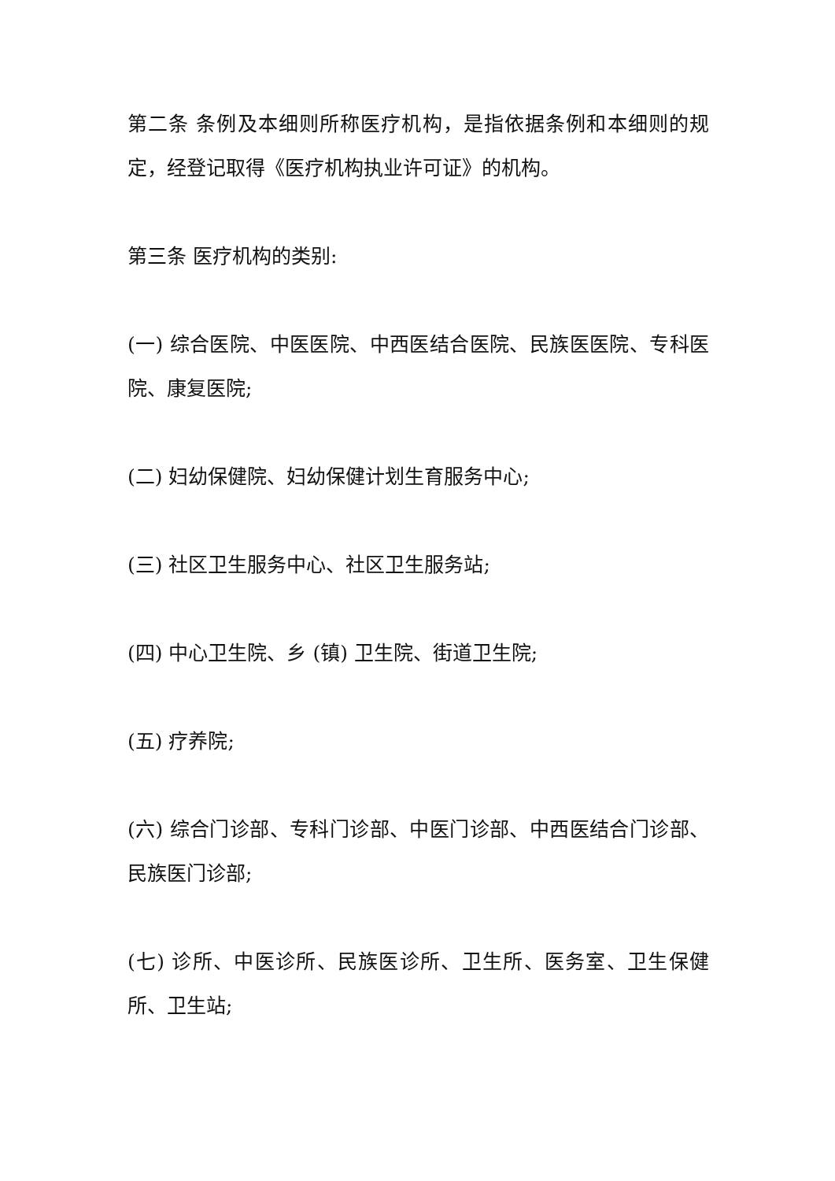第二条 条例及本细则所称医疗机构，是指依据条例和本细则的规定，经登记取得《医疗机构执业许可证》的机构。
第三条 医疗机构的类别:
(一) 综合医院、中医医院、中西医结合医院、民族医医院、专科医院、康复医院;
(二) 妇幼保健院、妇幼保健计划生育服务中心;
(三) 社区卫生服务中心、社区卫生服务站;
(四) 中心卫生院、乡 (镇) 卫生院、街道卫生院;
(五) 疗养院;
(六) 综合门诊部、专科门诊部、中医门诊部、中西医结合门诊部、民族医门诊部;
(七) 诊所、中医诊所、民族医诊所、卫生所、医务室、卫生保健所、卫生站;